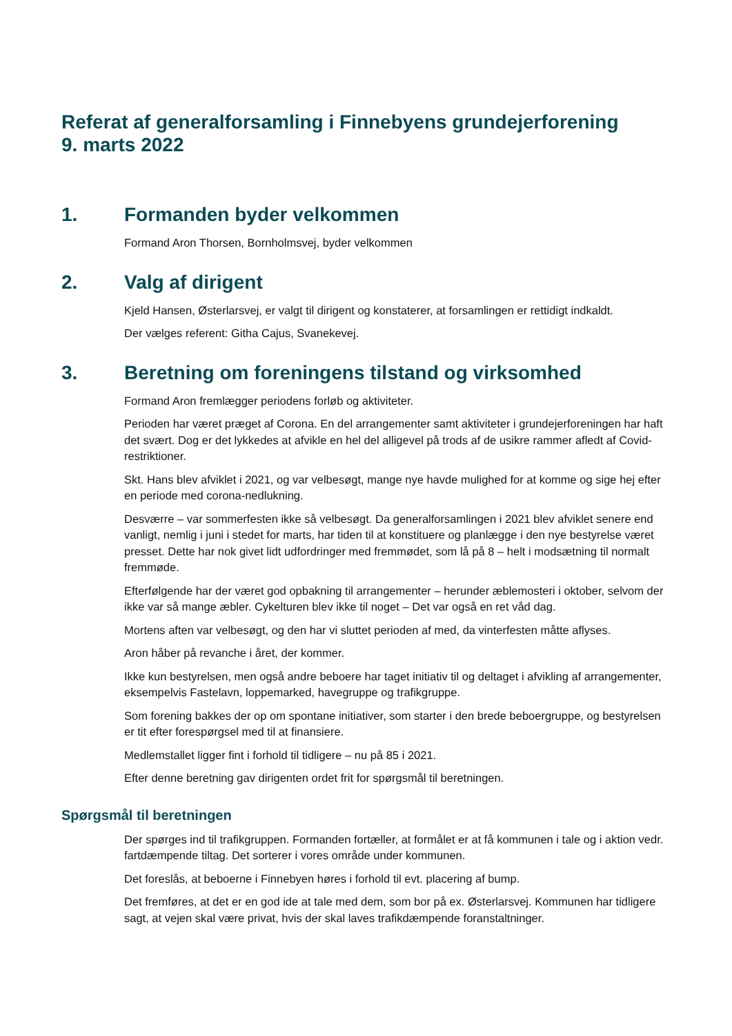Referat af generalforsamling i Finnebyens grundejerforening
9. marts 2022
1. Formanden byder velkommen
Formand Aron Thorsen, Bornholmsvej, byder velkommen
2. Valg af dirigent
Kjeld Hansen, Østerlarsvej, er valgt til dirigent og konstaterer, at forsamlingen er rettidigt indkaldt.
Der vælges referent: Githa Cajus, Svanekevej.
3. Beretning om foreningens tilstand og virksomhed
Formand Aron fremlægger periodens forløb og aktiviteter.
Perioden har været præget af Corona. En del arrangementer samt aktiviteter i grundejerforeningen har haft det svært. Dog er det lykkedes at afvikle en hel del alligevel på trods af de usikre rammer afledt af Covid-restriktioner.
Skt. Hans blev afviklet i 2021, og var velbesøgt, mange nye havde mulighed for at komme og sige hej efter en periode med corona-nedlukning.
Desværre – var sommerfesten ikke så velbesøgt. Da generalforsamlingen i 2021 blev afviklet senere end vanligt, nemlig i juni i stedet for marts, har tiden til at konstituere og planlægge i den nye bestyrelse været presset. Dette har nok givet lidt udfordringer med fremmødet, som lå på 8 – helt i modsætning til normalt fremmøde.
Efterfølgende har der været god opbakning til arrangementer – herunder æblemosteri i oktober, selvom der ikke var så mange æbler. Cykelturen blev ikke til noget – Det var også en ret våd dag.
Mortens aften var velbesøgt, og den har vi sluttet perioden af med, da vinterfesten måtte aflyses.
Aron håber på revanche i året, der kommer.
Ikke kun bestyrelsen, men også andre beboere har taget initiativ til og deltaget i afvikling af arrangementer, eksempelvis Fastelavn, loppemarked, havegruppe og trafikgruppe.
Som forening bakkes der op om spontane initiativer, som starter i den brede beboergruppe, og bestyrelsen er tit efter forespørgsel med til at finansiere.
Medlemstallet ligger fint i forhold til tidligere – nu på 85 i 2021.
Efter denne beretning gav dirigenten ordet frit for spørgsmål til beretningen.
Spørgsmål til beretningen
Der spørges ind til trafikgruppen. Formanden fortæller, at formålet er at få kommunen i tale og i aktion vedr. fartdæmpende tiltag. Det sorterer i vores område under kommunen.
Det foreslås, at beboerne i Finnebyen høres i forhold til evt. placering af bump.
Det fremføres, at det er en god ide at tale med dem, som bor på ex. Østerlarsvej. Kommunen har tidligere sagt, at vejen skal være privat, hvis der skal laves trafikdæmpende foranstaltninger.